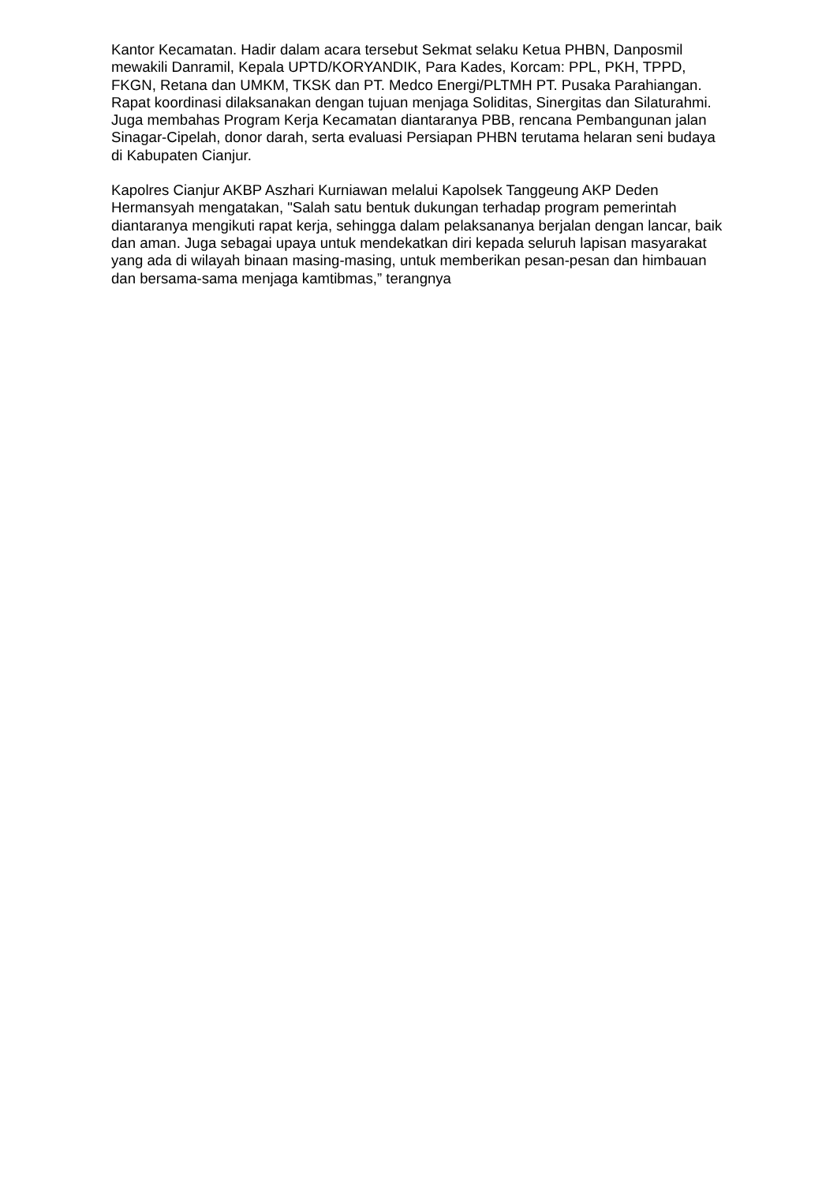Kantor Kecamatan. Hadir dalam acara tersebut Sekmat selaku Ketua PHBN, Danposmil mewakili Danramil, Kepala UPTD/KORYANDIK, Para Kades, Korcam: PPL, PKH, TPPD, FKGN, Retana dan UMKM, TKSK dan PT. Medco Energi/PLTMH PT. Pusaka Parahiangan. Rapat koordinasi dilaksanakan dengan tujuan menjaga Soliditas, Sinergitas dan Silaturahmi. Juga membahas Program Kerja Kecamatan diantaranya PBB, rencana Pembangunan jalan Sinagar-Cipelah, donor darah, serta evaluasi Persiapan PHBN terutama helaran seni budaya di Kabupaten Cianjur.
Kapolres Cianjur AKBP Aszhari Kurniawan melalui Kapolsek Tanggeung AKP Deden Hermansyah mengatakan, "Salah satu bentuk dukungan terhadap program pemerintah diantaranya mengikuti rapat kerja, sehingga dalam pelaksananya berjalan dengan lancar, baik dan aman. Juga sebagai upaya untuk mendekatkan diri kepada seluruh lapisan masyarakat yang ada di wilayah binaan masing-masing, untuk memberikan pesan-pesan dan himbauan dan bersama-sama menjaga kamtibmas,” terangnya